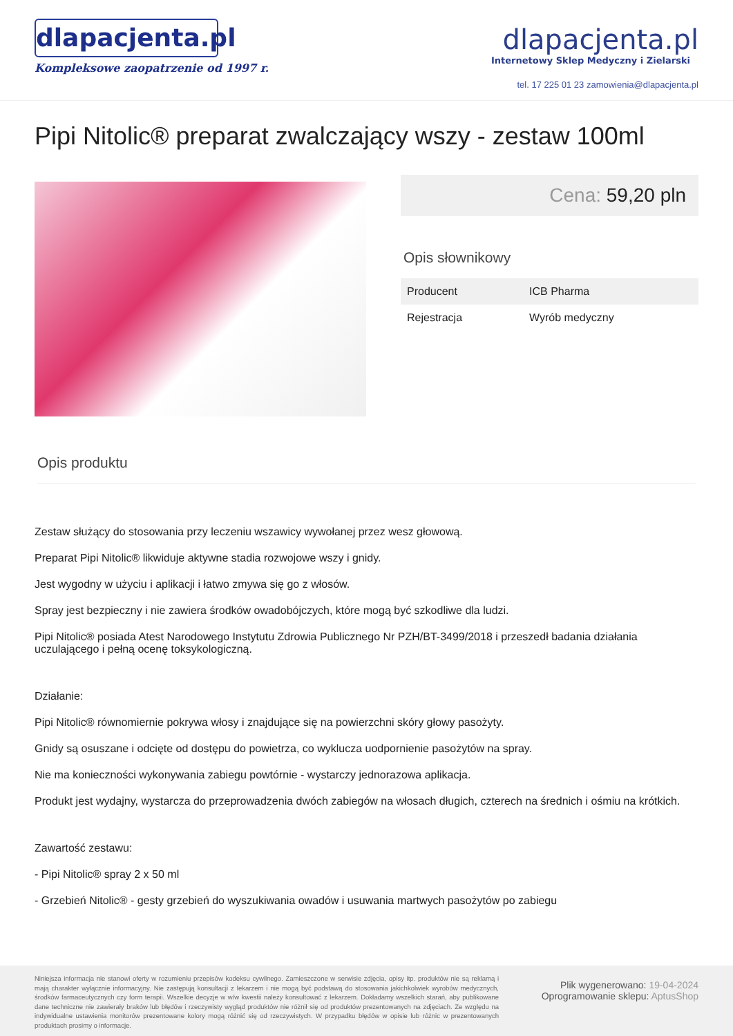dlapacjenta.pl
Kompleksowe zaopatrzenie od 1997 r.
dlapacjenta.pl
Internetowy Sklep Medyczny i Zielarski
tel. 17 225 01 23 zamowienia@dlapacjenta.pl
Pipi Nitolic® preparat zwalczający wszy - zestaw 100ml
Cena: 59,20 pln
Opis słownikowy
| Producent | ICB Pharma |
| Rejestracja | Wyrób medyczny |
Opis produktu
Zestaw służący do stosowania przy leczeniu wszawicy wywołanej przez wesz głowową.
Preparat Pipi Nitolic® likwiduje aktywne stadia rozwojowe wszy i gnidy.
Jest wygodny w użyciu i aplikacji i łatwo zmywa się go z włosów.
Spray jest bezpieczny i nie zawiera środków owadobójczych, które mogą być szkodliwe dla ludzi.
Pipi Nitolic® posiada Atest Narodowego Instytutu Zdrowia Publicznego Nr PZH/BT-3499/2018 i przeszedł badania działania uczulającego i pełną ocenę toksykologiczną.
Działanie:
Pipi Nitolic® równomiernie pokrywa włosy i znajdujące się na powierzchni skóry głowy pasożyty.
Gnidy są osuszane i odcięte od dostępu do powietrza, co wyklucza uodpornienie pasożytów na spray.
Nie ma konieczności wykonywania zabiegu powtórnie - wystarczy jednorazowa aplikacja.
Produkt jest wydajny, wystarcza do przeprowadzenia dwóch zabiegów na włosach długich, czterech na średnich i ośmiu na krótkich.
Zawartość zestawu:
- Pipi Nitolic® spray 2 x 50 ml
- Grzebień Nitolic® - gesty grzebień do wyszukiwania owadów i usuwania martwych pasożytów po zabiegu
Niniejsza informacja nie stanowi oferty w rozumieniu przepisów kodeksu cywilnego. Zamieszczone w serwisie zdjęcia, opisy itp. produktów nie są reklamą i mają charakter wyłącznie informacyjny. Nie zastępują konsultacji z lekarzem i nie mogą być podstawą do stosowania jakichkolwiek wyrobów medycznych, środków farmaceutycznych czy form terapii. Wszelkie decyzje w w/w kwestii należy konsultować z lekarzem. Dokładamy wszelkich starań, aby publikowane dane techniczne nie zawierały braków lub błędów i rzeczywisty wygląd produktów nie różnił się od produktów prezentowanych na zdjęciach. Ze względu na indywidualne ustawienia monitorów prezentowane kolory mogą różnić się od rzeczywistych. W przypadku błędów w opisie lub różnic w prezentowanych produktach prosimy o informacje.
Plik wygenerowano: 19-04-2024
Oprogramowanie sklepu: AptusShop